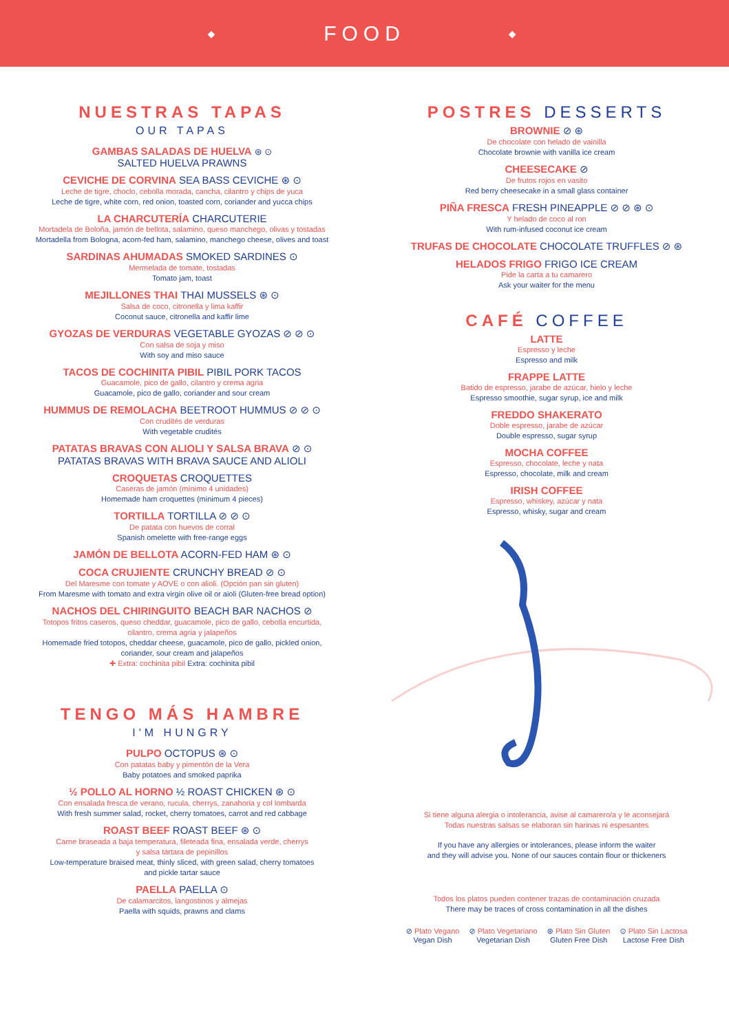◆ FOOD ◆
NUESTRAS TAPAS
OUR TAPAS
GAMBAS SALADAS DE HUELVA ⊛ ⊙
SALTED HUELVA PRAWNS
CEVICHE DE CORVINA SEA BASS CEVICHE ⊛ ⊙
Leche de tigre, choclo, cebolla morada, cancha, cilantro y chips de yuca
Leche de tigre, white corn, red onion, toasted corn, coriander and yucca chips
LA CHARCUTERÍA CHARCUTERIE
Mortadela de Boloña, jamón de bellota, salamino, queso manchego, olivas y tostadas
Mortadella from Bologna, acorn-fed ham, salamino, manchego cheese, olives and toast
SARDINAS AHUMADAS SMOKED SARDINES ⊙
Mermelada de tomate, tostadas
Tomato jam, toast
MEJILLONES THAI THAI MUSSELS ⊛ ⊙
Salsa de coco, citronella y lima kaffir
Coconut sauce, citronella and kaffir lime
GYOZAS DE VERDURAS VEGETABLE GYOZAS ⊘ ⊘ ⊙
Con salsa de soja y miso
With soy and miso sauce
TACOS DE COCHINITA PIBIL PIBIL PORK TACOS
Guacamole, pico de gallo, cilantro y crema agria
Guacamole, pico de gallo, coriander and sour cream
HUMMUS DE REMOLACHA BEETROOT HUMMUS ⊘ ⊘ ⊙
Con crudités de verduras
With vegetable crudités
PATATAS BRAVAS CON ALIOLI Y SALSA BRAVA ⊘ ⊙
PATATAS BRAVAS WITH BRAVA SAUCE AND ALIOLI
CROQUETAS CROQUETTES
Caseras de jamón (mínimo 4 unidades)
Homemade ham croquettes (minimum 4 pieces)
TORTILLA TORTILLA ⊘ ⊘ ⊙
De patata con huevos de corral
Spanish omelette with free-range eggs
JAMÓN DE BELLOTA ACORN-FED HAM ⊛ ⊙
COCA CRUJIENTE CRUNCHY BREAD ⊘ ⊙
Del Maresme con tomate y AOVE o con alioli. (Opción pan sin gluten)
From Maresme with tomato and extra virgin olive oil or aioli (Gluten-free bread option)
NACHOS DEL CHIRINGUITO BEACH BAR NACHOS ⊘
Totopos fritos caseros, queso cheddar, guacamole, pico de gallo, cebolla encurtida,
cilantro, crema agria y jalapeños
Homemade fried totopos, cheddar cheese, guacamole, pico de gallo, pickled onion,
coriander, sour cream and jalapeños
✚ Extra: cochinita pibil Extra: cochinita pibil
TENGO MÁS HAMBRE
I'M HUNGRY
PULPO OCTOPUS ⊛ ⊙
Con patatas baby y pimentón de la Vera
Baby potatoes and smoked paprika
½ POLLO AL HORNO ½ ROAST CHICKEN ⊛ ⊙
Con ensalada fresca de verano, rucula, cherrys, zanahoria y col lombarda
With fresh summer salad, rocket, cherry tomatoes, carrot and red cabbage
ROAST BEEF ROAST BEEF ⊛ ⊙
Carne braseada a baja temperatura, fileteada fina, ensalada verde, cherrys
y salsa tártara de pepinillos
Low-temperature braised meat, thinly sliced, with green salad, cherry tomatoes
and pickle tartar sauce
PAELLA PAELLA ⊙
De calamarcitos, langostinos y almejas
Paella with squids, prawns and clams
POSTRES DESSERTS
BROWNIE ⊘ ⊛
De chocolate con helado de vainilla
Chocolate brownie with vanilla ice cream
CHEESECAKE ⊘
De frutos rojos en vasito
Red berry cheesecake in a small glass container
PIÑA FRESCA FRESH PINEAPPLE ⊘ ⊘ ⊛ ⊙
Y helado de coco al ron
With rum-infused coconut ice cream
TRUFAS DE CHOCOLATE CHOCOLATE TRUFFLES ⊘ ⊛
HELADOS FRIGO FRIGO ICE CREAM
Pide la carta a tu camarero
Ask your waiter for the menu
CAFÉ COFFEE
LATTE
Espresso y leche
Espresso and milk
FRAPPE LATTE
Batido de espresso, jarabe de azúcar, hielo y leche
Espresso smoothie, sugar syrup, ice and milk
FREDDO SHAKERATO
Doble espresso, jarabe de azúcar
Double espresso, sugar syrup
MOCHA COFFEE
Espresso, chocolate, leche y nata
Espresso, chocolate, milk and cream
IRISH COFFEE
Espresso, whiskey, azúcar y nata
Espresso, whisky, sugar and cream
Si tiene alguna alergia o intolerancia, avise al camarero/a y le aconsejará
Todas nuestras salsas se elaboran sin harinas ni espesantes
If you have any allergies or intolerances, please inform the waiter
and they will advise you. None of our sauces contain flour or thickeners
Todos los platos pueden contener trazas de contaminación cruzada
There may be traces of cross contamination in all the dishes
⊘ Plato Vegano
Vegan Dish
⊘ Plato Vegetariano
Vegetarian Dish
⊛ Plato Sin Gluten
Gluten Free Dish
⊙ Plato Sin Lactosa
Lactose Free Dish